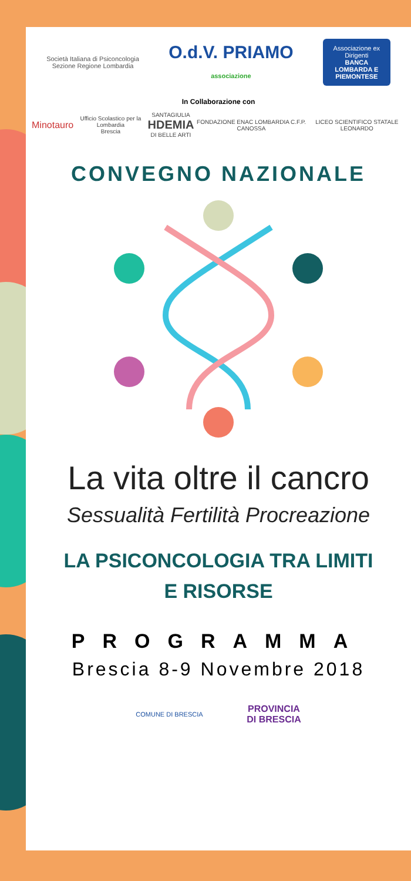Società Italiana di Psiconcologia
Sezione Regione Lombardia
O.d.V. PRIAMO
associazione
Associazione ex Dirigenti
BANCA LOMBARDA E PIEMONTESE
In Collaborazione con
Minotauro Ufficio Scolastico per la Lombardia
Brescia SANTAGIULIA
HDEMIA
DI BELLE ARTI FONDAZIONE ENAC LOMBARDIA C.F.P. CANOSSA LICEO SCIENTIFICO STATALE LEONARDO
CONVEGNO NAZIONALE
La vita oltre il cancro
Sessualità Fertilità Procreazione
LA PSICONCOLOGIA TRA LIMITI
E RISORSE
PROGRAMMA
Brescia 8-9 Novembre 2018
COMUNE DI BRESCIA
PROVINCIA
DI BRESCIA